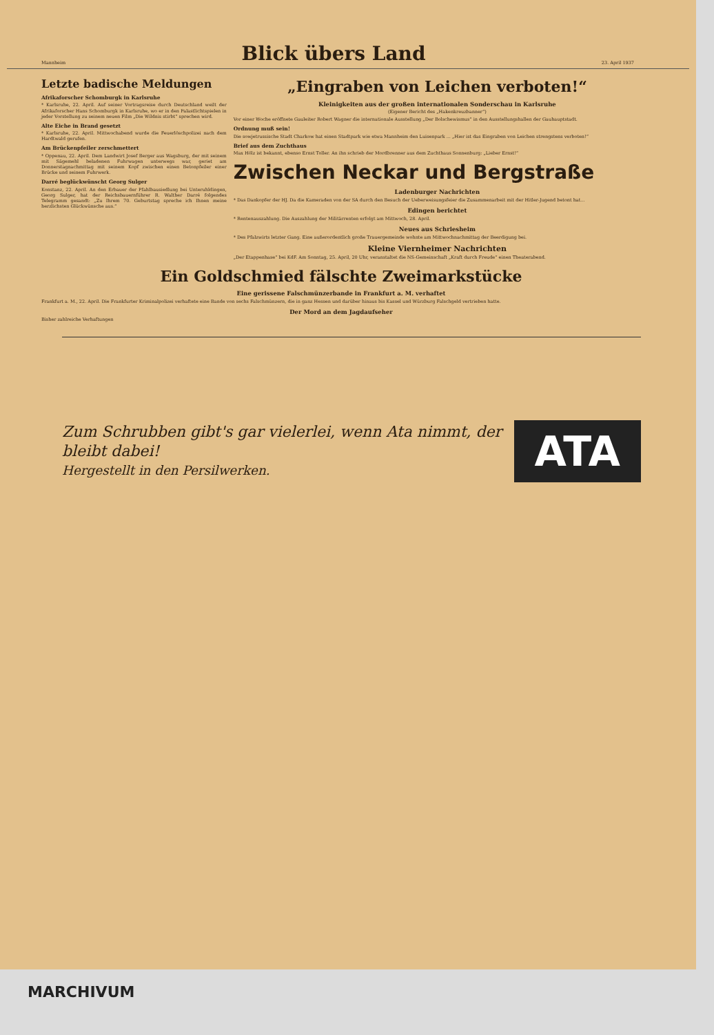Mannheim
Blick übers Land
23. April 1937
Letzte badische Meldungen
Afrikaforscher Schomburgk in Karlsruhe
* Karlsruhe, 22. April. Auf seiner Vortragsreise durch Deutschland weilt der Afrikaforscher Hans Schomburgk in Karlsruhe, wo er in den Palastlichtspielen in jeder Vorstellung zu seinem neuen Film „Die Wildnis stirbt“ sprechen wird.
Alte Eiche in Brand gesetzt
* Karlsruhe, 22. April. Mittwochabend wurde die Feuerlöschpolizei nach dem Hardtwald gerufen.
Am Brückenpfeiler zerschmettert
* Oppenau, 22. April. Dem Landwirt Josef Berger aus Wagsburg, der mit seinem mit Sägemehl beladenen Fuhrwagen unterwegs war, geriet am Donnerstagnachmittag mit seinem Kopf zwischen einen Betonpfeiler einer Brücke und seinem Fuhrwerk.
Darré beglückwünscht Georg Sulger
Konstanz, 22. April. An den Erbauer der Pfahlbausiedlung bei Unteruhldingen, Georg Sulger, hat der Reichsbauernführer R. Walther Darré folgendes Telegramm gesandt: „Zu Ihrem 70. Geburtstag spreche ich Ihnen meine herzlichsten Glückwünsche aus.“
„Eingraben von Leichen verboten!“
Kleinigkeiten aus der großen internationalen Sonderschau in Karlsruhe
(Eigener Bericht des „Hakenkreuzbanner“)
Vor einer Woche eröffnete Gauleiter Robert Wagner die internationale Ausstellung „Der Bolschewismus“ in den Ausstellungshallen der Gauhauptstadt.
Ordnung muß sein!
Die sowjetrussische Stadt Charkow hat einen Stadtpark wie etwa Mannheim den Luisenpark ... „Hier ist das Eingraben von Leichen strengstens verboten!“
Brief aus dem Zuchthaus
Max Hölz ist bekannt, ebenso Ernst Toller. An ihn schrieb der Mordbrenner aus dem Zuchthaus Sonnenburg: „Lieber Ernst!“
Zwischen Neckar und Bergstraße
Ladenburger Nachrichten
* Das Dankopfer der HJ. Da die Kameraden von der SA durch den Besuch der Ueberweisungsfeier die Zusammenarbeit mit der Hitler-Jugend betont hat...
Edingen berichtet
* Rentenauszahlung. Die Auszahlung der Militärrenten erfolgt am Mittwoch, 28. April.
Neues aus Schriesheim
* Des Pfalzwirts letzter Gang. Eine außerordentlich große Trauergemeinde wohnte am Mittwochnachmittag der Beerdigung bei.
Kleine Viernheimer Nachrichten
„Der Etappenhase“ bei KdF. Am Sonntag, 25. April, 20 Uhr, veranstaltet die NS-Gemeinschaft „Kraft durch Freude“ einen Theaterabend.
Ein Goldschmied fälschte Zweimarkstücke
Eine gerissene Falschmünzerbande in Frankfurt a. M. verhaftet
Frankfurt a. M., 22. April. Die Frankfurter Kriminalpolizei verhaftete eine Bande von sechs Falschmünzern, die in ganz Hessen und darüber hinaus bis Kassel und Würzburg Falschgeld vertrieben hatte.
Der Mord an dem Jagdaufseher
Bisher zahlreiche Verhaftungen
Zum Schrubben gibt's gar vielerlei, wenn Ata nimmt, der bleibt dabei!
Hergestellt in den Persilwerken.
ATA
MARCHIVUM